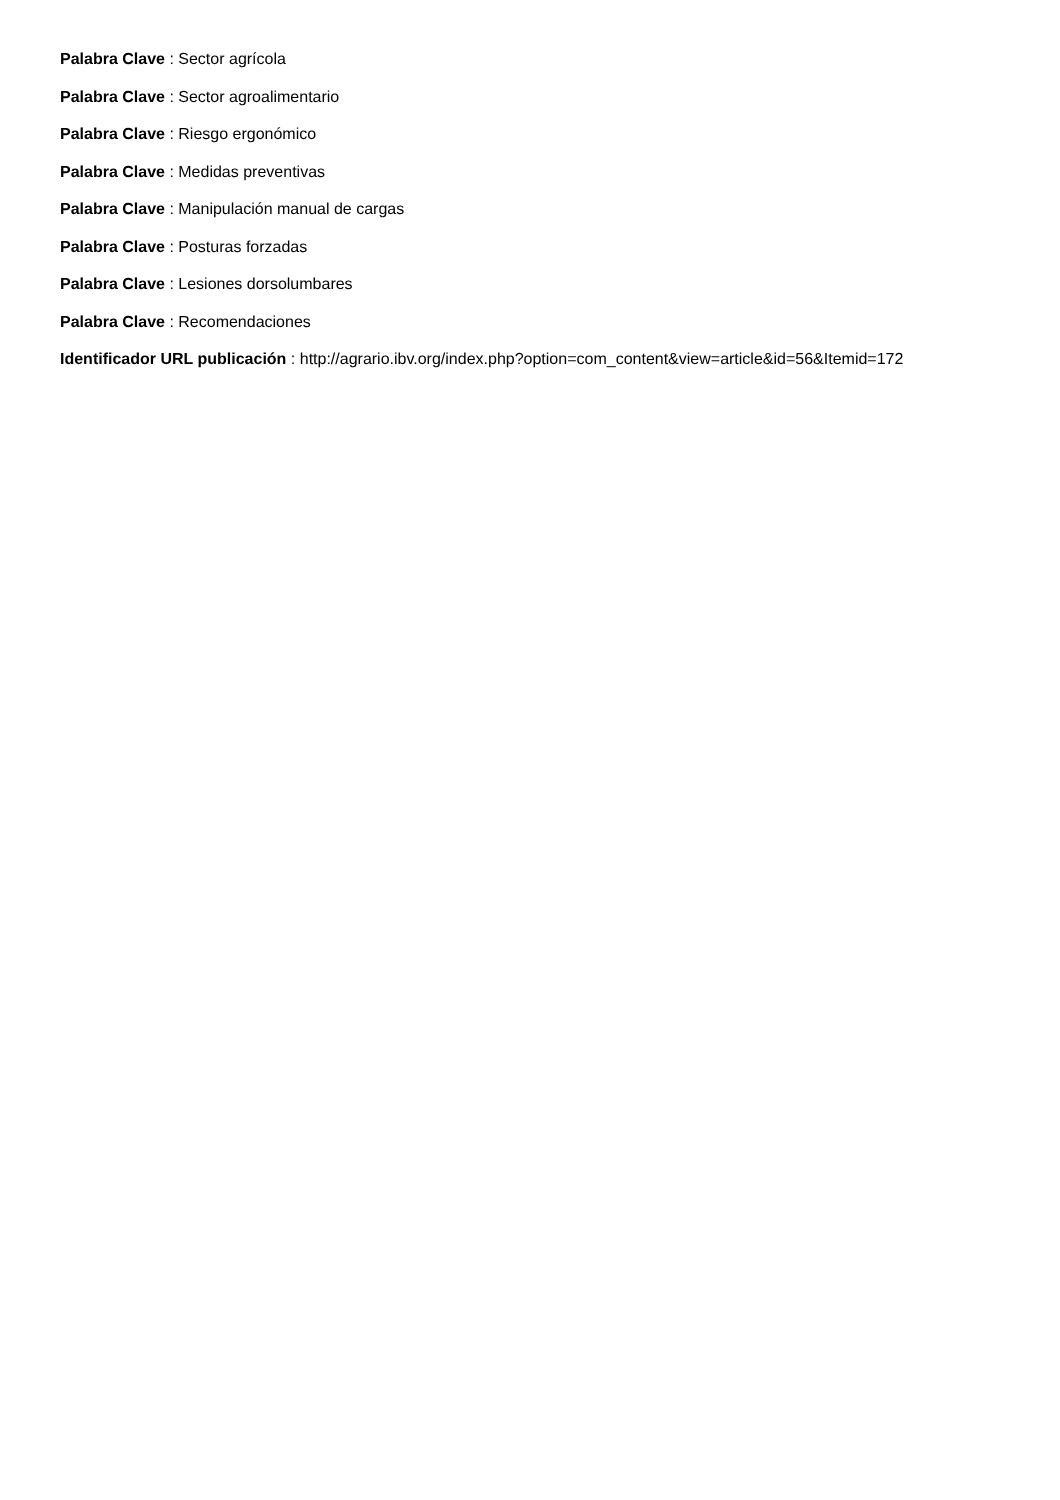Palabra Clave : Sector agrícola
Palabra Clave : Sector agroalimentario
Palabra Clave : Riesgo ergonómico
Palabra Clave : Medidas preventivas
Palabra Clave : Manipulación manual de cargas
Palabra Clave : Posturas forzadas
Palabra Clave : Lesiones dorsolumbares
Palabra Clave : Recomendaciones
Identificador URL publicación : http://agrario.ibv.org/index.php?option=com_content&view=article&id=56&Itemid=172